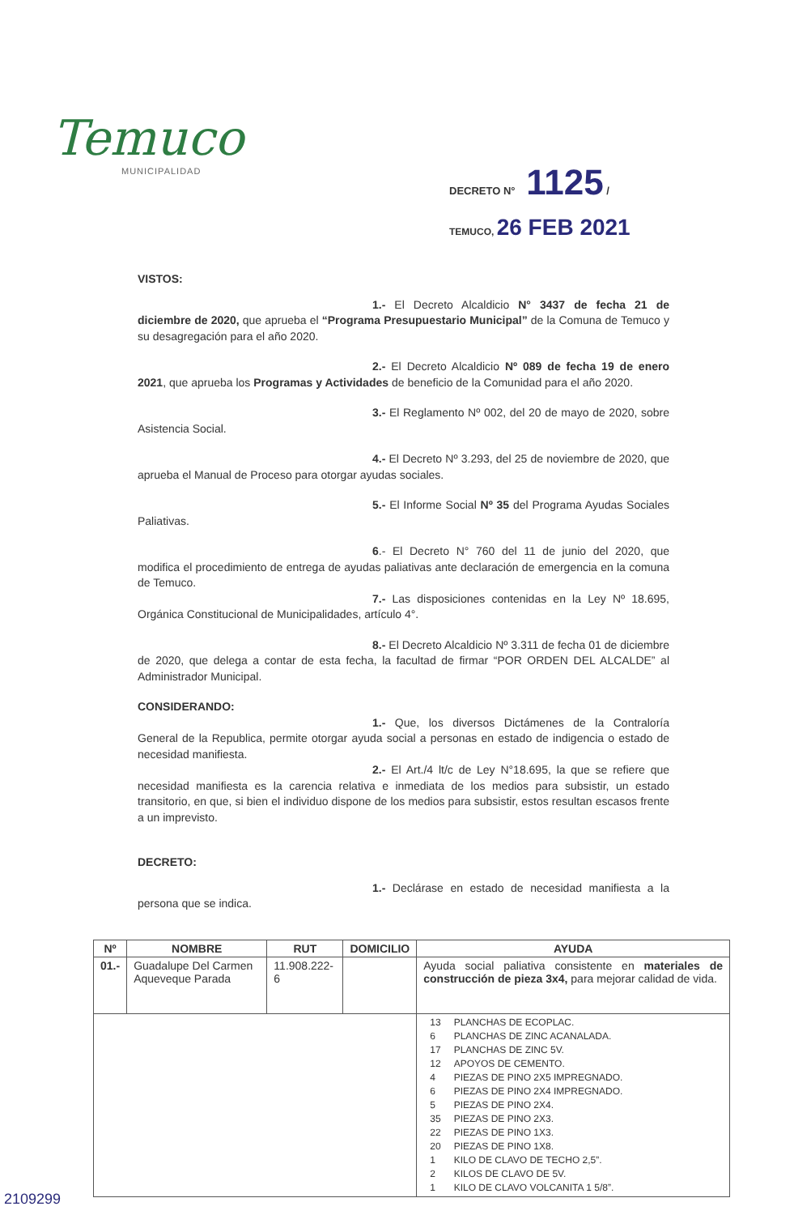Temuco
MUNICIPALIDAD
DECRETO N° 1125 /
TEMUCO, 26 FEB 2021
VISTOS:
1.- El Decreto Alcaldicio N° 3437 de fecha 21 de diciembre de 2020, que aprueba el “Programa Presupuestario Municipal” de la Comuna de Temuco y su desagregación para el año 2020.
2.- El Decreto Alcaldicio Nº 089 de fecha 19 de enero 2021, que aprueba los Programas y Actividades de beneficio de la Comunidad para el año 2020.
3.- El Reglamento Nº 002, del 20 de mayo de 2020, sobre Asistencia Social.
4.- El Decreto Nº 3.293, del 25 de noviembre de 2020, que aprueba el Manual de Proceso para otorgar ayudas sociales.
5.- El Informe Social Nº 35 del Programa Ayudas Sociales Paliativas.
6.- El Decreto N° 760 del 11 de junio del 2020, que modifica el procedimiento de entrega de ayudas paliativas ante declaración de emergencia en la comuna de Temuco.
7.- Las disposiciones contenidas en la Ley Nº 18.695, Orgánica Constitucional de Municipalidades, artículo 4°.
8.- El Decreto Alcaldicio Nº 3.311 de fecha 01 de diciembre de 2020, que delega a contar de esta fecha, la facultad de firmar “POR ORDEN DEL ALCALDE” al Administrador Municipal.
CONSIDERANDO:
1.- Que, los diversos Dictámenes de la Contraloría General de la Republica, permite otorgar ayuda social a personas en estado de indigencia o estado de necesidad manifiesta.
2.- El Art./4 lt/c de Ley N°18.695, la que se refiere que necesidad manifiesta es la carencia relativa e inmediata de los medios para subsistir, un estado transitorio, en que, si bien el individuo dispone de los medios para subsistir, estos resultan escasos frente a un imprevisto.
DECRETO:
1.- Declárase en estado de necesidad manifiesta a la persona que se indica.
| Nº | NOMBRE | RUT | DOMICILIO | AYUDA |
| --- | --- | --- | --- | --- |
| 01.- | Guadalupe Del Carmen Aqueveque Parada | 11.908.222-6 | | Ayuda social paliativa consistente en materiales de construcción de pieza 3x4, para mejorar calidad de vida. |
| | | | | / 13 / PLANCHAS DE ECOPLAC. / / 6 / PLANCHAS DE ZINC ACANALADA. / / 17 / PLANCHAS DE ZINC 5V. / / 12 / APOYOS DE CEMENTO. / / 4 / PIEZAS DE PINO 2X5 IMPREGNADO. / / 6 / PIEZAS DE PINO 2X4 IMPREGNADO. / / 5 / PIEZAS DE PINO 2X4. / / 35 / PIEZAS DE PINO 2X3. / / 22 / PIEZAS DE PINO 1X3. / / 20 / PIEZAS DE PINO 1X8. / / 1 / KILO DE CLAVO DE TECHO 2,5”. / / 2 / KILOS DE CLAVO DE 5V. / / 1 / KILO DE CLAVO VOLCANITA 1 5/8”. / |
2109299